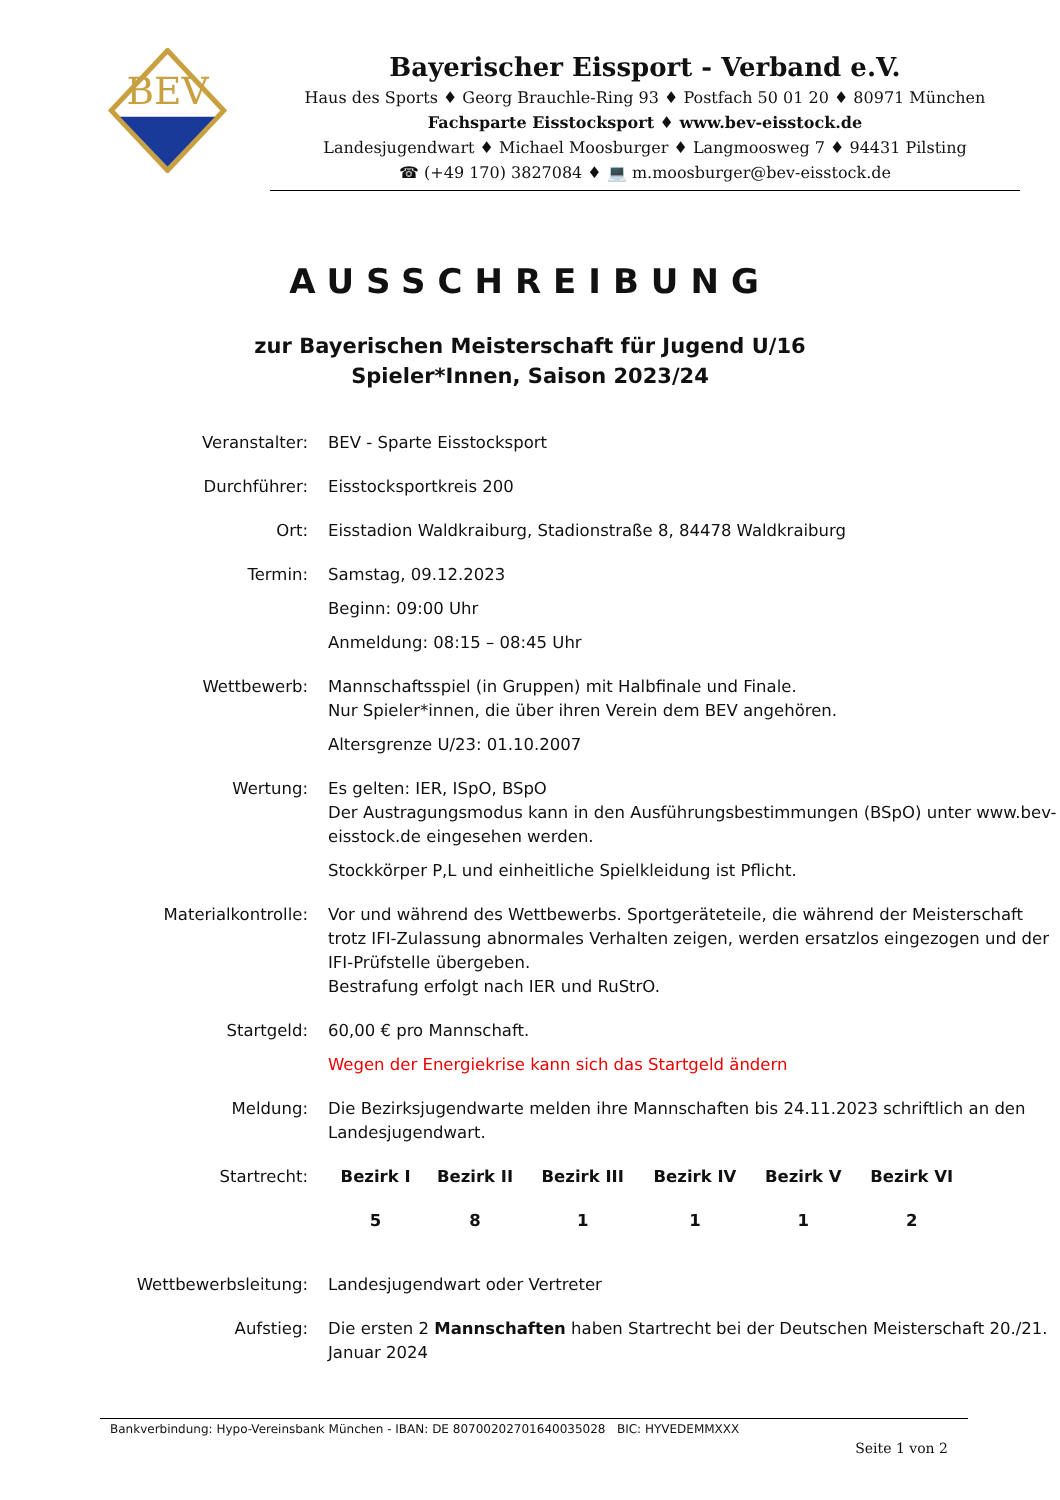BEV
Bayerischer Eissport - Verband e.V.
Haus des Sports ♦ Georg Brauchle-Ring 93 ♦ Postfach 50 01 20 ♦ 80971 München
Fachsparte Eisstocksport ♦ www.bev-eisstock.de
Landesjugendwart ♦ Michael Moosburger ♦ Langmoosweg 7 ♦ 94431 Pilsting
☎ (+49 170) 3827084 ♦ 💻 m.moosburger@bev-eisstock.de
AUSSCHREIBUNG
zur Bayerischen Meisterschaft für Jugend U/16
Spieler*Innen, Saison 2023/24
| Veranstalter: | BEV - Sparte Eisstocksport |
| Durchführer: | Eisstocksportkreis 200 |
| Ort: | Eisstadion Waldkraiburg, Stadionstraße 8, 84478 Waldkraiburg |
| Termin: | Samstag, 09.12.2023 Beginn: 09:00 Uhr Anmeldung: 08:15 – 08:45 Uhr |
| Wettbewerb: | Mannschaftsspiel (in Gruppen) mit Halbfinale und Finale. Nur Spieler*innen, die über ihren Verein dem BEV angehören. Altersgrenze U/23: 01.10.2007 |
| Wertung: | Es gelten: IER, ISpO, BSpO Der Austragungsmodus kann in den Ausführungsbestimmungen (BSpO) unter www.bev-eisstock.de eingesehen werden. Stockkörper P,L und einheitliche Spielkleidung ist Pflicht. |
| Materialkontrolle: | Vor und während des Wettbewerbs. Sportgeräteteile, die während der Meisterschaft trotz IFI-Zulassung abnormales Verhalten zeigen, werden ersatzlos eingezogen und der IFI-Prüfstelle übergeben. Bestrafung erfolgt nach IER und RuStrO. |
| Startgeld: | 60,00 € pro Mannschaft. Wegen der Energiekrise kann sich das Startgeld ändern |
| Meldung: | Die Bezirksjugendwarte melden ihre Mannschaften bis 24.11.2023 schriftlich an den Landesjugendwart. |
| Startrecht: | / Bezirk I / Bezirk II / Bezirk III / Bezirk IV / Bezirk V / Bezirk VI / / 5 / 8 / 1 / 1 / 1 / 2 / |
| Wettbewerbsleitung: | Landesjugendwart oder Vertreter |
| Aufstieg: | Die ersten 2 Mannschaften haben Startrecht bei der Deutschen Meisterschaft 20./21. Januar 2024 |
Bankverbindung: Hypo-Vereinsbank München - IBAN: DE 80700202701640035028 BIC: HYVEDEMMXXX
Seite 1 von 2